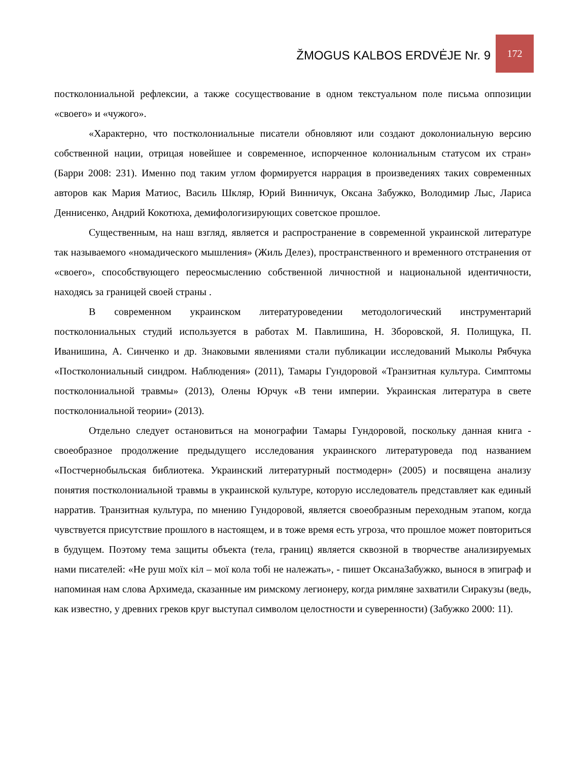ŽMOGUS KALBOS ERDVĖJE Nr. 9
172
постколониальной рефлексии, а также сосуществование в одном текстуальном поле письма оппозиции «своего» и «чужого».
«Характерно, что постколониальные писатели обновляют или создают доколониальную версию собственной нации, отрицая новейшее и современное, испорченное колониальным статусом их стран» (Барри 2008: 231). Именно под таким углом формируется наррация в произведениях таких современных авторов как Мария Матиос, Василь Шкляр, Юрий Винничук, Оксана Забужко, Володимир Лыс, Лариса Деннисенко, Андрий Кокотюха, демифологизирующих советское прошлое.
Существенным, на наш взгляд, является и распространение в современной украинской литературе так называемого «номадического мышления» (Жиль Делез), пространственного и временного отстранения от «своего», способствующего переосмыслению собственной личностной и национальной идентичности, находясь за границей своей страны .
В современном украинском литературоведении методологический инструментарий постколониальных студий используется в работах М. Павлишина, Н. Зборовской, Я. Полищука, П. Иванишина, А. Синченко и др. Знаковыми явлениями стали публикации исследований Мыколы Рябчука «Постколониальный синдром. Наблюдения» (2011), Тамары Гундоровой «Транзитная культура. Симптомы постколониальной травмы» (2013), Олены Юрчук «В тени империи. Украинская литература в свете постколониальной теории» (2013).
Отдельно следует остановиться на монографии Тамары Гундоровой, поскольку данная книга - своеобразное продолжение предыдущего исследования украинского литературоведа под названием «Постчернобыльская библиотека. Украинский литературный постмодерн» (2005) и посвящена анализу понятия постколониальной травмы в украинской культуре, которую исследователь представляет как единый нарратив. Транзитная культура, по мнению Гундоровой, является своеобразным переходным этапом, когда чувствуется присутствие прошлого в настоящем, и в тоже время есть угроза, что прошлое может повториться в будущем. Поэтому тема защиты объекта (тела, границ) является сквозной в творчестве анализируемых нами писателей: «Не руш моїх кіл – мої кола тобі не належать», - пишет ОксанаЗабужко, вынося в эпиграф и напоминая нам слова Архимеда, сказанные им римскому легионеру, когда римляне захватили Сиракузы (ведь, как известно, у древних греков круг выступал символом целостности и суверенности) (Забужко 2000: 11).